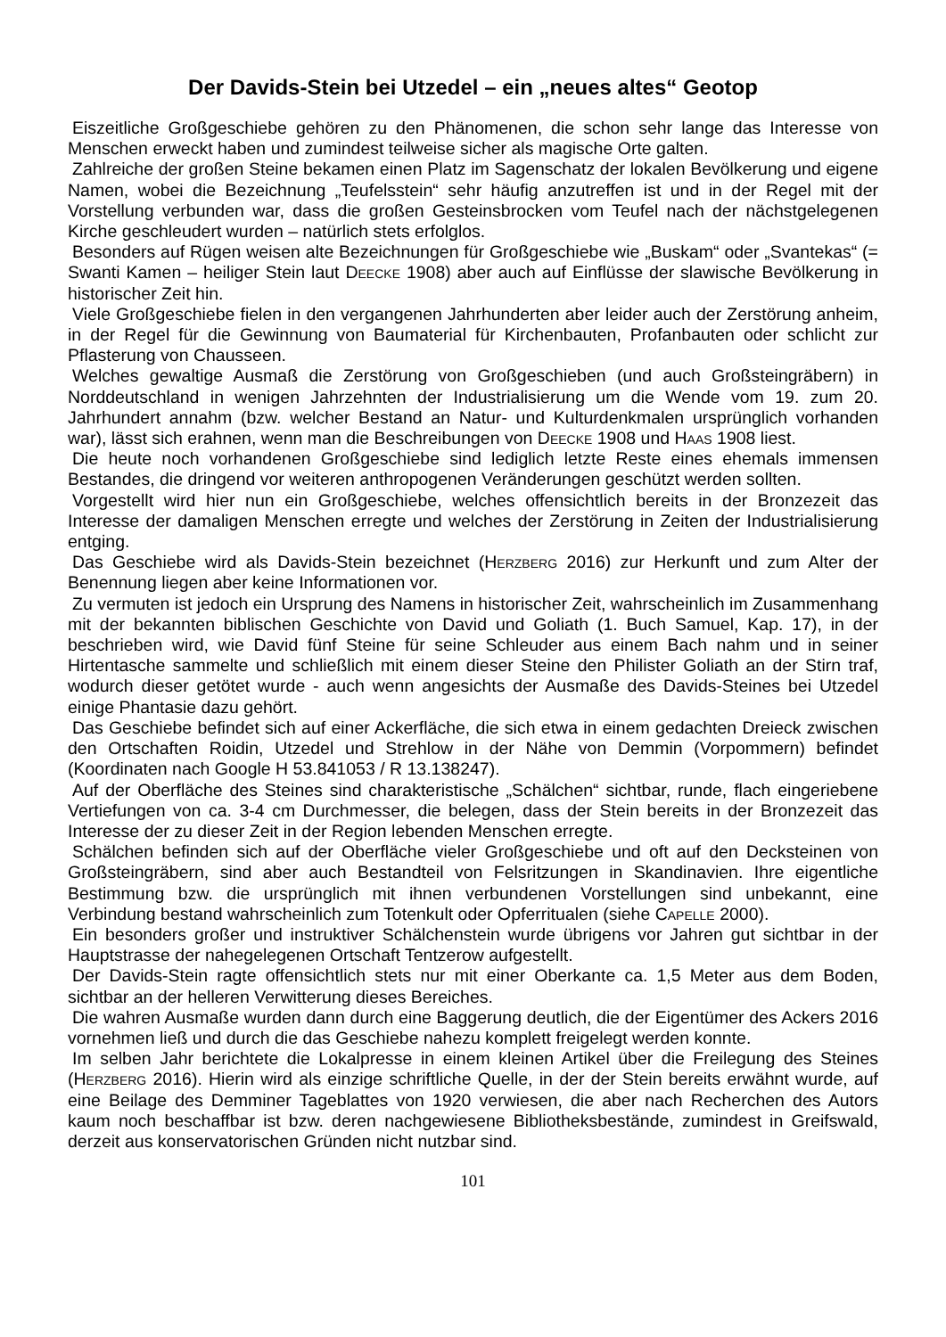Der Davids-Stein bei Utzedel – ein „neues altes“ Geotop
Eiszeitliche Großgeschiebe gehören zu den Phänomenen, die schon sehr lange das Interesse von Menschen erweckt haben und zumindest teilweise sicher als magische Orte galten.
Zahlreiche der großen Steine bekamen einen Platz im Sagenschatz der lokalen Bevölkerung und eigene Namen, wobei die Bezeichnung „Teufelsstein“ sehr häufig anzutreffen ist und in der Regel mit der Vorstellung verbunden war, dass die großen Gesteinsbrocken vom Teufel nach der nächstgelegenen Kirche geschleudert wurden – natürlich stets erfolglos.
Besonders auf Rügen weisen alte Bezeichnungen für Großgeschiebe wie „Buskam“ oder „Svantekas“ (= Swanti Kamen – heiliger Stein laut Deecke 1908) aber auch auf Einflüsse der slawische Bevölkerung in historischer Zeit hin.
Viele Großgeschiebe fielen in den vergangenen Jahrhunderten aber leider auch der Zerstörung anheim, in der Regel für die Gewinnung von Baumaterial für Kirchenbauten, Profanbauten oder schlicht zur Pflasterung von Chausseen.
Welches gewaltige Ausmaß die Zerstörung von Großgeschieben (und auch Großsteingräbern) in Norddeutschland in wenigen Jahrzehnten der Industrialisierung um die Wende vom 19. zum 20. Jahrhundert annahm (bzw. welcher Bestand an Natur- und Kulturdenkmalen ursprünglich vorhanden war), lässt sich erahnen, wenn man die Beschreibungen von Deecke 1908 und Haas 1908 liest.
Die heute noch vorhandenen Großgeschiebe sind lediglich letzte Reste eines ehemals immensen Bestandes, die dringend vor weiteren anthropogenen Veränderungen geschützt werden sollten.
Vorgestellt wird hier nun ein Großgeschiebe, welches offensichtlich bereits in der Bronzezeit das Interesse der damaligen Menschen erregte und welches der Zerstörung in Zeiten der Industrialisierung entging.
Das Geschiebe wird als Davids-Stein bezeichnet (Herzberg 2016) zur Herkunft und zum Alter der Benennung liegen aber keine Informationen vor.
Zu vermuten ist jedoch ein Ursprung des Namens in historischer Zeit, wahrscheinlich im Zusammenhang mit der bekannten biblischen Geschichte von David und Goliath (1. Buch Samuel, Kap. 17), in der beschrieben wird, wie David fünf Steine für seine Schleuder aus einem Bach nahm und in seiner Hirtentasche sammelte und schließlich mit einem dieser Steine den Philister Goliath an der Stirn traf, wodurch dieser getötet wurde - auch wenn angesichts der Ausmaße des Davids-Steines bei Utzedel einige Phantasie dazu gehört.
Das Geschiebe befindet sich auf einer Ackerfläche, die sich etwa in einem gedachten Dreieck zwischen den Ortschaften Roidin, Utzedel und Strehlow in der Nähe von Demmin (Vorpommern) befindet (Koordinaten nach Google H 53.841053 / R 13.138247).
Auf der Oberfläche des Steines sind charakteristische „Schälchen“ sichtbar, runde, flach eingeriebene Vertiefungen von ca. 3-4 cm Durchmesser, die belegen, dass der Stein bereits in der Bronzezeit das Interesse der zu dieser Zeit in der Region lebenden Menschen erregte.
Schälchen befinden sich auf der Oberfläche vieler Großgeschiebe und oft auf den Decksteinen von Großsteingräbern, sind aber auch Bestandteil von Felsritzungen in Skandinavien. Ihre eigentliche Bestimmung bzw. die ursprünglich mit ihnen verbundenen Vorstellungen sind unbekannt, eine Verbindung bestand wahrscheinlich zum Totenkult oder Opferritualen (siehe Capelle 2000).
Ein besonders großer und instruktiver Schälchenstein wurde übrigens vor Jahren gut sichtbar in der Hauptstrasse der nahegelegenen Ortschaft Tentzerow aufgestellt.
Der Davids-Stein ragte offensichtlich stets nur mit einer Oberkante ca. 1,5 Meter aus dem Boden, sichtbar an der helleren Verwitterung dieses Bereiches.
Die wahren Ausmaße wurden dann durch eine Baggerung deutlich, die der Eigentümer des Ackers 2016 vornehmen ließ und durch die das Geschiebe nahezu komplett freigelegt werden konnte.
Im selben Jahr berichtete die Lokalpresse in einem kleinen Artikel über die Freilegung des Steines (Herzberg 2016). Hierin wird als einzige schriftliche Quelle, in der der Stein bereits erwähnt wurde, auf eine Beilage des Demminer Tageblattes von 1920 verwiesen, die aber nach Recherchen des Autors kaum noch beschaffbar ist bzw. deren nachgewiesene Bibliotheksbestände, zumindest in Greifswald, derzeit aus konservatorischen Gründen nicht nutzbar sind.
101